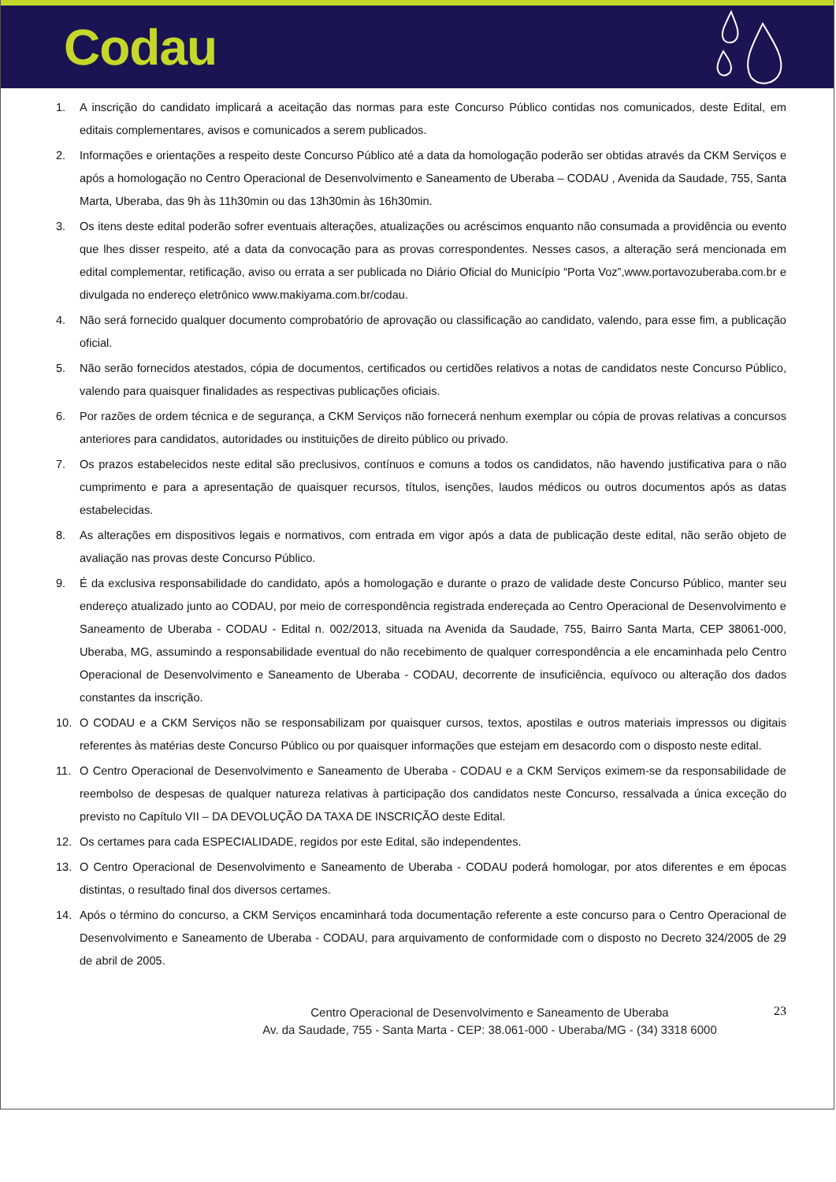Codau
1. A inscrição do candidato implicará a aceitação das normas para este Concurso Público contidas nos comunicados, deste Edital, em editais complementares, avisos e comunicados a serem publicados.
2. Informações e orientações a respeito deste Concurso Público até a data da homologação poderão ser obtidas através da CKM Serviços e após a homologação no Centro Operacional de Desenvolvimento e Saneamento de Uberaba – CODAU , Avenida da Saudade, 755, Santa Marta, Uberaba, das 9h às 11h30min ou das 13h30min às 16h30min.
3. Os itens deste edital poderão sofrer eventuais alterações, atualizações ou acréscimos enquanto não consumada a providência ou evento que lhes disser respeito, até a data da convocação para as provas correspondentes. Nesses casos, a alteração será mencionada em edital complementar, retificação, aviso ou errata a ser publicada no Diário Oficial do Município “Porta Voz”,www.portavozuberaba.com.br e divulgada no endereço eletrônico www.makiyama.com.br/codau.
4. Não será fornecido qualquer documento comprobatório de aprovação ou classificação ao candidato, valendo, para esse fim, a publicação oficial.
5. Não serão fornecidos atestados, cópia de documentos, certificados ou certidões relativos a notas de candidatos neste Concurso Público, valendo para quaisquer finalidades as respectivas publicações oficiais.
6. Por razões de ordem técnica e de segurança, a CKM Serviços não fornecerá nenhum exemplar ou cópia de provas relativas a concursos anteriores para candidatos, autoridades ou instituições de direito público ou privado.
7. Os prazos estabelecidos neste edital são preclusivos, contínuos e comuns a todos os candidatos, não havendo justificativa para o não cumprimento e para a apresentação de quaisquer recursos, títulos, isenções, laudos médicos ou outros documentos após as datas estabelecidas.
8. As alterações em dispositivos legais e normativos, com entrada em vigor após a data de publicação deste edital, não serão objeto de avaliação nas provas deste Concurso Público.
9. É da exclusiva responsabilidade do candidato, após a homologação e durante o prazo de validade deste Concurso Público, manter seu endereço atualizado junto ao CODAU, por meio de correspondência registrada endereçada ao Centro Operacional de Desenvolvimento e Saneamento de Uberaba - CODAU - Edital n. 002/2013, situada na Avenida da Saudade, 755, Bairro Santa Marta, CEP 38061-000, Uberaba, MG, assumindo a responsabilidade eventual do não recebimento de qualquer correspondência a ele encaminhada pelo Centro Operacional de Desenvolvimento e Saneamento de Uberaba - CODAU, decorrente de insuficiência, equívoco ou alteração dos dados constantes da inscrição.
10. O CODAU e a CKM Serviços não se responsabilizam por quaisquer cursos, textos, apostilas e outros materiais impressos ou digitais referentes às matérias deste Concurso Público ou por quaisquer informações que estejam em desacordo com o disposto neste edital.
11. O Centro Operacional de Desenvolvimento e Saneamento de Uberaba - CODAU e a CKM Serviços eximem-se da responsabilidade de reembolso de despesas de qualquer natureza relativas à participação dos candidatos neste Concurso, ressalvada a única exceção do previsto no Capítulo VII – DA DEVOLUÇÃO DA TAXA DE INSCRIÇÃO deste Edital.
12. Os certames para cada ESPECIALIDADE, regidos por este Edital, são independentes.
13. O Centro Operacional de Desenvolvimento e Saneamento de Uberaba - CODAU poderá homologar, por atos diferentes e em épocas distintas, o resultado final dos diversos certames.
14. Após o término do concurso, a CKM Serviços encaminhará toda documentação referente a este concurso para o Centro Operacional de Desenvolvimento e Saneamento de Uberaba - CODAU, para arquivamento de conformidade com o disposto no Decreto 324/2005 de 29 de abril de 2005.
Centro Operacional de Desenvolvimento e Saneamento de Uberaba
Av. da Saudade, 755 - Santa Marta - CEP: 38.061-000 - Uberaba/MG - (34) 3318 6000
23